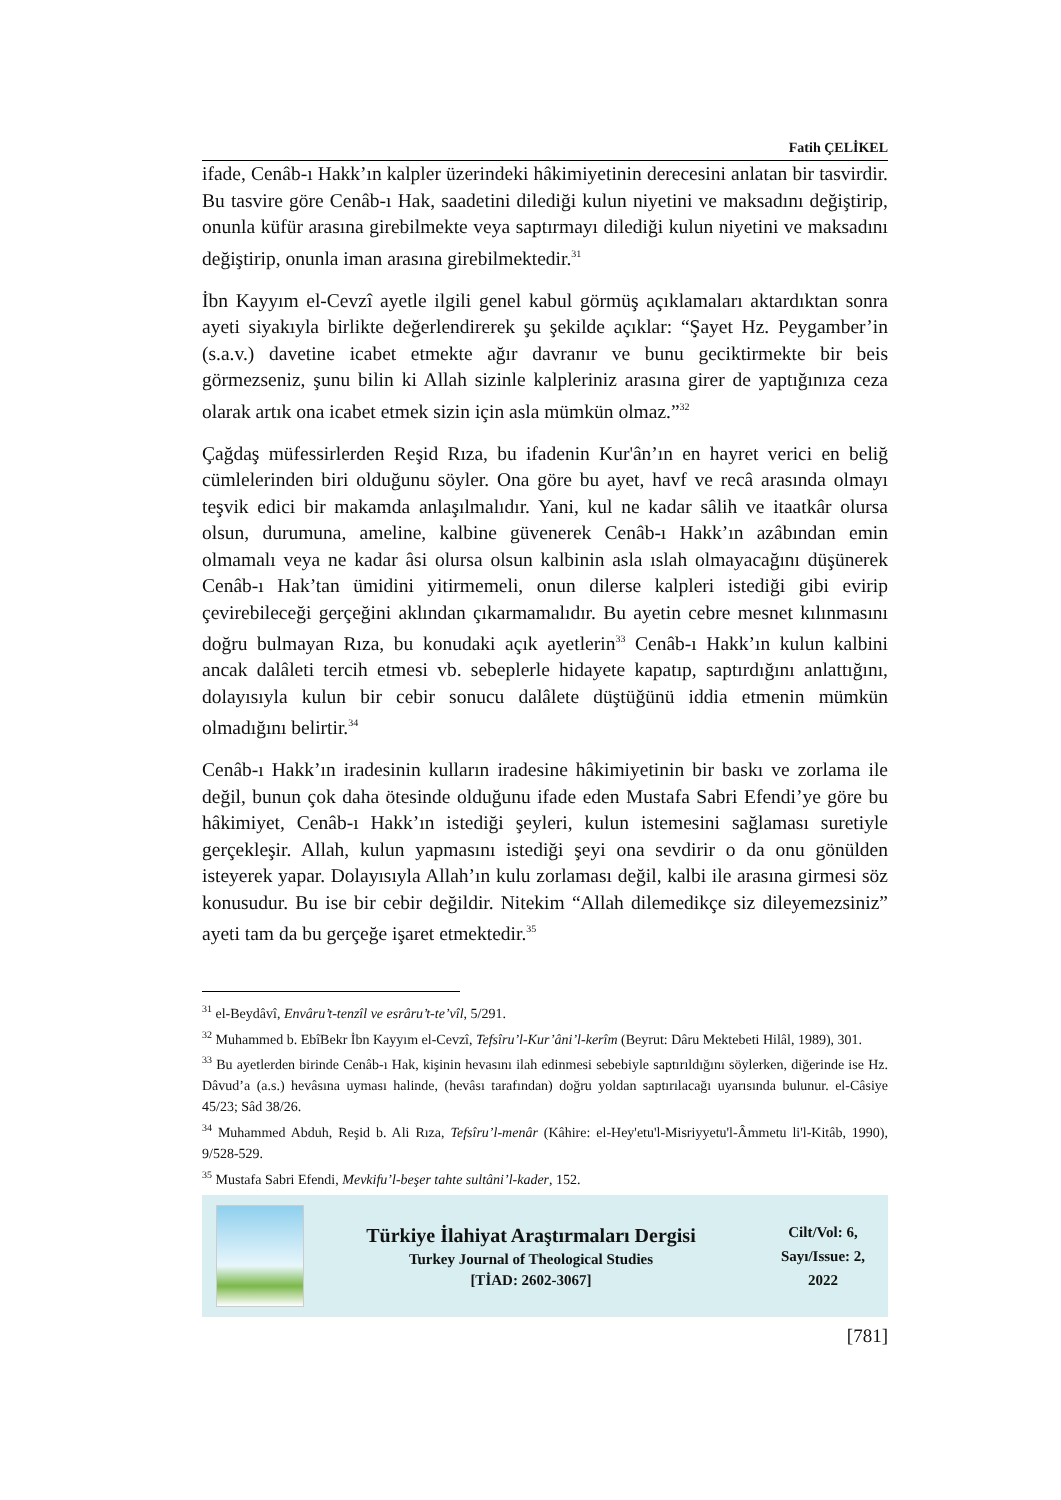Fatih ÇELİKEL
ifade, Cenâb-ı Hakk’ın kalpler üzerindeki hâkimiyetinin derecesini anlatan bir tasvirdir. Bu tasvire göre Cenâb-ı Hak, saadetini dilediği kulun niyetini ve maksadını değiştirip, onunla küfür arasına girebilmekte veya saptırmayı dilediği kulun niyetini ve maksadını değiştirip, onunla iman arasına girebilmektedir.<sup>31</sup>
İbn Kayyım el-Cevzî ayetle ilgili genel kabul görmüş açıklamaları aktardıktan sonra ayeti siyakıyla birlikte değerlendirerek şu şekilde açıklar: “Şayet Hz. Peygamber’in (s.a.v.) davetine icabet etmekte ağır davranır ve bunu geciktirmekte bir beis görmezseniz, şunu bilin ki Allah sizinle kalpleriniz arasına girer de yaptığınıza ceza olarak artık ona icabet etmek sizin için asla mümkün olmaz.”<sup>32</sup>
Çağdaş müfessirlerden Reşid Rıza, bu ifadenin Kur'ân’ın en hayret verici en beliğ cümlelerinden biri olduğunu söyler. Ona göre bu ayet, havf ve recâ arasında olmayı teşvik edici bir makamda anlaşılmalıdır. Yani, kul ne kadar sâlih ve itaatkâr olursa olsun, durumuna, ameline, kalbine güvenerek Cenâb-ı Hakk’ın azâbından emin olmamalı veya ne kadar âsi olursa olsun kalbinin asla ıslah olmayacağını düşünerek Cenâb-ı Hak’tan ümidini yitirmemeli, onun dilerse kalpleri istediği gibi evirip çevirebileceği gerçeğini aklından çıkarmamalıdır. Bu ayetin cebre mesnet kılınmasını doğru bulmayan Rıza, bu konudaki açık ayetlerin<sup>33</sup> Cenâb-ı Hakk’ın kulun kalbini ancak dalâleti tercih etmesi vb. sebeplerle hidayete kapatıp, saptırdığını anlattığını, dolayısıyla kulun bir cebir sonucu dalâlete düştüğünü iddia etmenin mümkün olmadığını belirtir.<sup>34</sup>
Cenâb-ı Hakk’ın iradesinin kulların iradesine hâkimiyetinin bir baskı ve zorlama ile değil, bunun çok daha ötesinde olduğunu ifade eden Mustafa Sabri Efendi’ye göre bu hâkimiyet, Cenâb-ı Hakk’ın istediği şeyleri, kulun istemesini sağlaması suretiyle gerçekleşir. Allah, kulun yapmasını istediği şeyi ona sevdirir o da onu gönülden isteyerek yapar. Dolayısıyla Allah’ın kulu zorlaması değil, kalbi ile arasına girmesi söz konusudur. Bu ise bir cebir değildir. Nitekim “Allah dilemedikçe siz dileyemezsiniz” ayeti tam da bu gerçeğe işaret etmektedir.<sup>35</sup>
<sup>31</sup> el-Beydâvî, Envâru’t-tenzîl ve esrâru’t-te’vîl, 5/291.
<sup>32</sup> Muhammed b. EbîBekr İbn Kayyım el-Cevzî, Tefsîru’l-Kur’âni’l-kerîm (Beyrut: Dâru Mektebeti Hilâl, 1989), 301.
<sup>33</sup> Bu ayetlerden birinde Cenâb-ı Hak, kişinin hevasını ilah edinmesi sebebiyle saptırıldığını söylerken, diğerinde ise Hz. Dâvud’a (a.s.) hevâsına uyması halinde, (hevâsı tarafından) doğru yoldan saptırılacağı uyarısında bulunur. el-Câsiye 45/23; Sâd 38/26.
<sup>34</sup> Muhammed Abduh, Reşid b. Ali Rıza, Tefsîru’l-menâr (Kâhire: el-Hey'etu'l-Misriyyetu'l-Âmmetu li'l-Kitâb, 1990), 9/528-529.
<sup>35</sup> Mustafa Sabri Efendi, Mevkifu’l-beşer tahte sultâni’l-kader, 152.
Türkiye İlahiyat Araştırmaları Dergisi
Turkey Journal of Theological Studies
[TİAD: 2602-3067]
Cilt/Vol: 6,
Sayı/Issue: 2,
2022
[781]